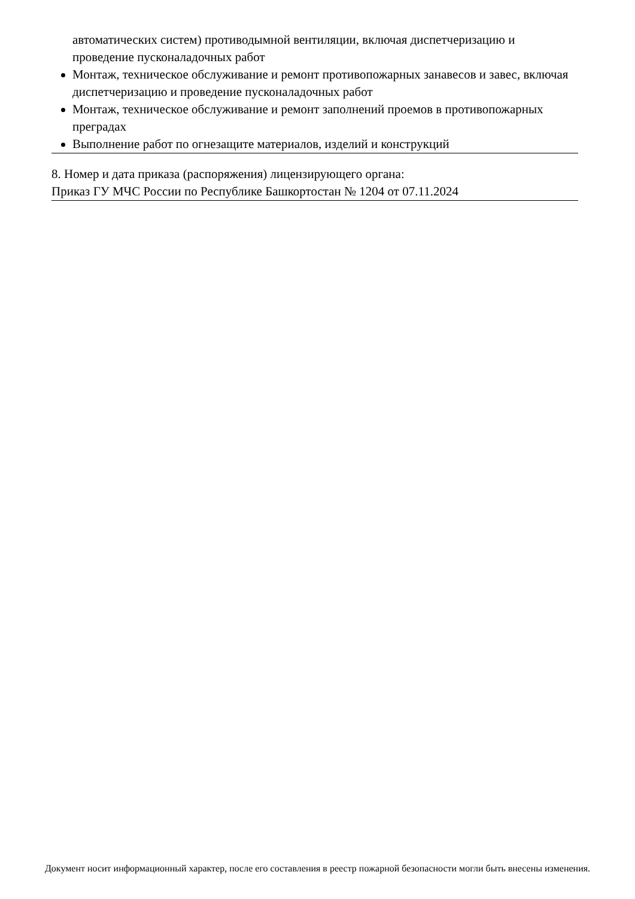автоматических систем) противодымной вентиляции, включая диспетчеризацию и проведение пусконаладочных работ
Монтаж, техническое обслуживание и ремонт противопожарных занавесов и завес, включая диспетчеризацию и проведение пусконаладочных работ
Монтаж, техническое обслуживание и ремонт заполнений проемов в противопожарных преградах
Выполнение работ по огнезащите материалов, изделий и конструкций
8. Номер и дата приказа (распоряжения) лицензирующего органа:
Приказ ГУ МЧС России по Республике Башкортостан № 1204 от 07.11.2024
Документ носит информационный характер, после его составления в реестр пожарной безопасности могли быть внесены изменения.